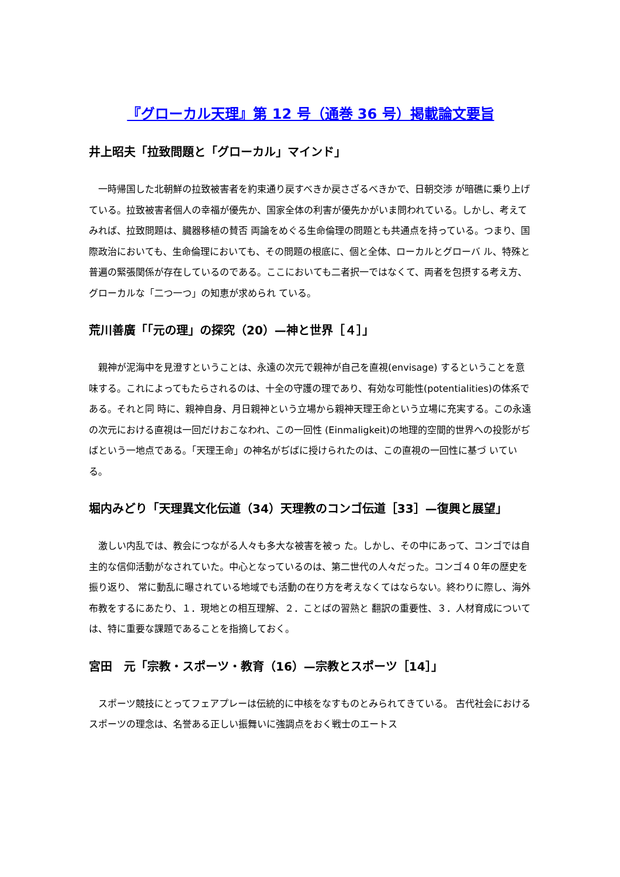『グローカル天理』第 12 号（通巻 36 号）掲載論文要旨
井上昭夫「拉致問題と「グローカル」マインド」
一時帰国した北朝鮮の拉致被害者を約束通り戻すべきか戻さざるべきかで、日朝交渉 が暗礁に乗り上げている。拉致被害者個人の幸福が優先か、国家全体の利害が優先かがいま問われている。しかし、考えてみれば、拉致問題は、臓器移植の賛否 両論をめぐる生命倫理の問題とも共通点を持っている。つまり、国際政治においても、生命倫理においても、その問題の根底に、個と全体、ローカルとグローバ ル、特殊と普遍の緊張関係が存在しているのである。ここにおいても二者択一ではなくて、両者を包摂する考え方、グローカルな「二つ一つ」の知恵が求められ ている。
荒川善廣「「元の理」の探究（20）—神と世界［４］」
親神が泥海中を見澄すということは、永遠の次元で親神が自己を直視(envisage) するということを意味する。これによってもたらされるのは、十全の守護の理であり、有効な可能性(potentialities)の体系である。それと同 時に、親神自身、月日親神という立場から親神天理王命という立場に充実する。この永遠の次元における直視は一回だけおこなわれ、この一回性 (Einmaligkeit)の地理的空間的世界への投影がぢばという一地点である。「天理王命」の神名がぢばに授けられたのは、この直視の一回性に基づ いている。
堀内みどり「天理異文化伝道（34）天理教のコンゴ伝道［33］—復興と展望」
激しい内乱では、教会につながる人々も多大な被害を被っ た。しかし、その中にあって、コンゴでは自主的な信仰活動がなされていた。中心となっているのは、第二世代の人々だった。コンゴ４０年の歴史を振り返り、 常に動乱に曝されている地域でも活動の在り方を考えなくてはならない。終わりに際し、海外布教をするにあたり、１．現地との相互理解、２．ことばの習熟と 翻訳の重要性、３．人材育成については、特に重要な課題であることを指摘しておく。
宮田　元「宗教・スポーツ・教育（16）—宗教とスポーツ［14］」
スポーツ競技にとってフェアプレーは伝統的に中核をなすものとみられてきている。 古代社会におけるスポーツの理念は、名誉ある正しい振舞いに強調点をおく戦士のエートス